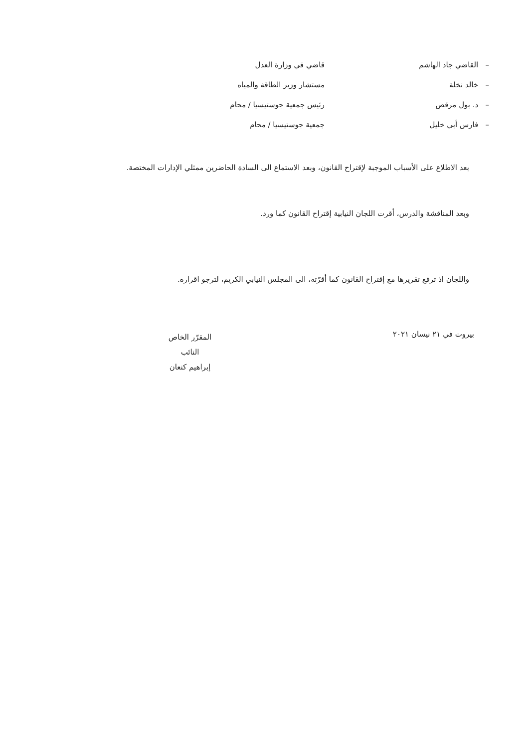– القاضي جاد الهاشم قاضي في وزارة العدل
– خالد نخلة مستشار وزير الطاقة والمياه
– د. بول مرقص رئيس جمعية جوستيسيا / محام
– فارس أبي خليل جمعية جوستيسيا / محام
بعد الاطلاع على الأسباب الموجبة لإقتراح القانون، وبعد الاستماع الى السادة الحاضرين ممثلي الإدارات المختصة.
وبعد المناقشة والدرس، أقرت اللجان النيابية إقتراح القانون كما ورد.
واللجان اذ ترفع تقريرها مع إقتراح القانون كما أقرّته، الى المجلس النيابي الكريم، لترجو اقراره.
بيروت في ٢١ نيسان ٢٠٢١
المقرّر الخاص
النائب
إبراهيم كنعان